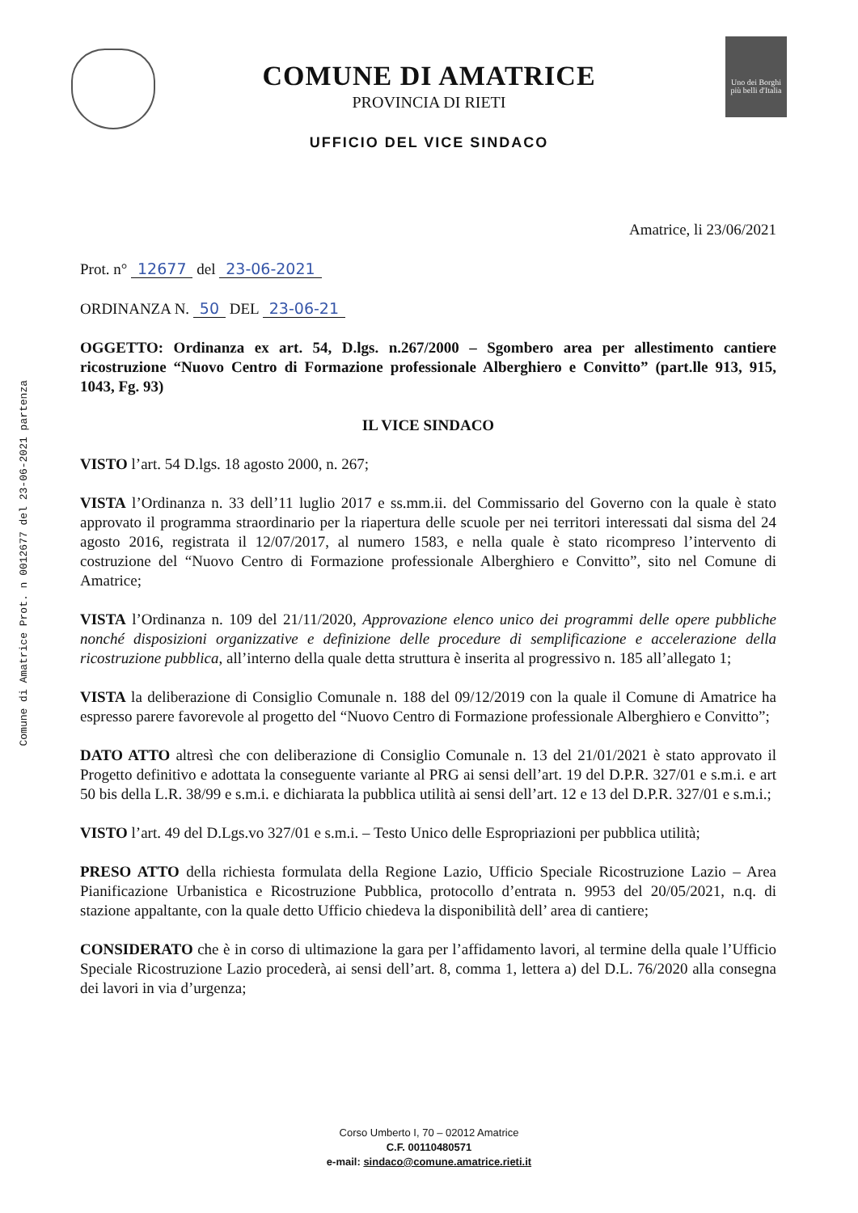Comune di Amatrice Prot. n 0012677 del 23-06-2021 partenza
Uno dei Borghi più belli d'Italia
COMUNE DI AMATRICE
PROVINCIA DI RIETI
UFFICIO DEL VICE SINDACO
Amatrice, li 23/06/2021
Prot. n° 12677 del 23-06-2021
ORDINANZA N. 50 DEL 23-06-21
OGGETTO: Ordinanza ex art. 54, D.lgs. n.267/2000 – Sgombero area per allestimento cantiere ricostruzione “Nuovo Centro di Formazione professionale Alberghiero e Convitto” (part.lle 913, 915, 1043, Fg. 93)
IL VICE SINDACO
VISTO l’art. 54 D.lgs. 18 agosto 2000, n. 267;
VISTA l’Ordinanza n. 33 dell’11 luglio 2017 e ss.mm.ii. del Commissario del Governo con la quale è stato approvato il programma straordinario per la riapertura delle scuole per nei territori interessati dal sisma del 24 agosto 2016, registrata il 12/07/2017, al numero 1583, e nella quale è stato ricompreso l’intervento di costruzione del “Nuovo Centro di Formazione professionale Alberghiero e Convitto”, sito nel Comune di Amatrice;
VISTA l’Ordinanza n. 109 del 21/11/2020, Approvazione elenco unico dei programmi delle opere pubbliche nonché disposizioni organizzative e definizione delle procedure di semplificazione e accelerazione della ricostruzione pubblica, all’interno della quale detta struttura è inserita al progressivo n. 185 all’allegato 1;
VISTA la deliberazione di Consiglio Comunale n. 188 del 09/12/2019 con la quale il Comune di Amatrice ha espresso parere favorevole al progetto del “Nuovo Centro di Formazione professionale Alberghiero e Convitto”;
DATO ATTO altresì che con deliberazione di Consiglio Comunale n. 13 del 21/01/2021 è stato approvato il Progetto definitivo e adottata la conseguente variante al PRG ai sensi dell’art. 19 del D.P.R. 327/01 e s.m.i. e art 50 bis della L.R. 38/99 e s.m.i. e dichiarata la pubblica utilità ai sensi dell’art. 12 e 13 del D.P.R. 327/01 e s.m.i.;
VISTO l’art. 49 del D.Lgs.vo 327/01 e s.m.i. – Testo Unico delle Espropriazioni per pubblica utilità;
PRESO ATTO della richiesta formulata della Regione Lazio, Ufficio Speciale Ricostruzione Lazio – Area Pianificazione Urbanistica e Ricostruzione Pubblica, protocollo d’entrata n. 9953 del 20/05/2021, n.q. di stazione appaltante, con la quale detto Ufficio chiedeva la disponibilità dell’ area di cantiere;
CONSIDERATO che è in corso di ultimazione la gara per l’affidamento lavori, al termine della quale l’Ufficio Speciale Ricostruzione Lazio procederà, ai sensi dell’art. 8, comma 1, lettera a) del D.L. 76/2020 alla consegna dei lavori in via d’urgenza;
Corso Umberto I, 70 – 02012 Amatrice
C.F. 00110480571
e-mail: sindaco@comune.amatrice.rieti.it